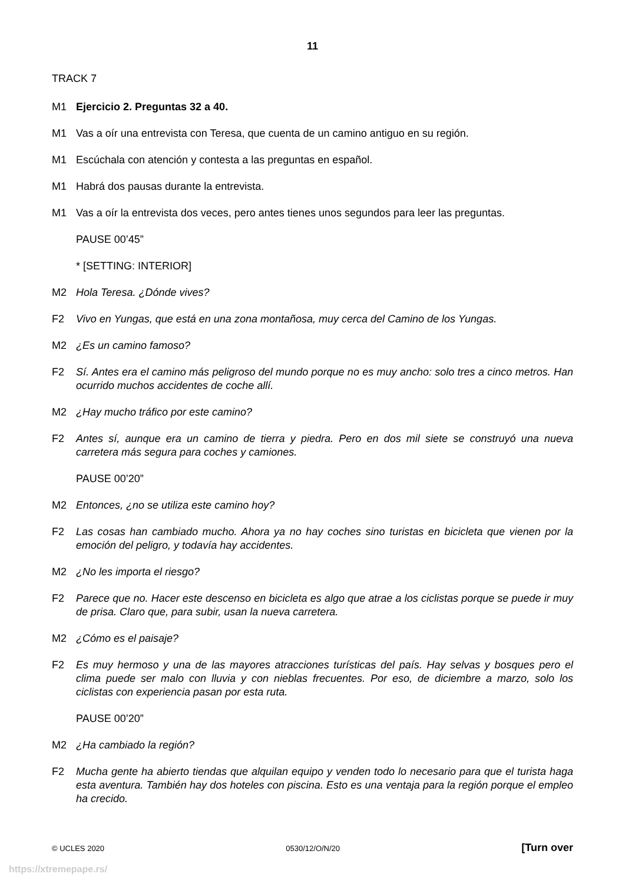11
TRACK 7
M1 Ejercicio 2. Preguntas 32 a 40.
M1 Vas a oír una entrevista con Teresa, que cuenta de un camino antiguo en su región.
M1 Escúchala con atención y contesta a las preguntas en español.
M1 Habrá dos pausas durante la entrevista.
M1 Vas a oír la entrevista dos veces, pero antes tienes unos segundos para leer las preguntas.
PAUSE 00’45”
* [SETTING: INTERIOR]
M2 Hola Teresa. ¿Dónde vives?
F2 Vivo en Yungas, que está en una zona montañosa, muy cerca del Camino de los Yungas.
M2 ¿Es un camino famoso?
F2 Sí. Antes era el camino más peligroso del mundo porque no es muy ancho: solo tres a cinco metros. Han ocurrido muchos accidentes de coche allí.
M2 ¿Hay mucho tráfico por este camino?
F2 Antes sí, aunque era un camino de tierra y piedra. Pero en dos mil siete se construyó una nueva carretera más segura para coches y camiones.
PAUSE 00’20”
M2 Entonces, ¿no se utiliza este camino hoy?
F2 Las cosas han cambiado mucho. Ahora ya no hay coches sino turistas en bicicleta que vienen por la emoción del peligro, y todavía hay accidentes.
M2 ¿No les importa el riesgo?
F2 Parece que no. Hacer este descenso en bicicleta es algo que atrae a los ciclistas porque se puede ir muy de prisa. Claro que, para subir, usan la nueva carretera.
M2 ¿Cómo es el paisaje?
F2 Es muy hermoso y una de las mayores atracciones turísticas del país. Hay selvas y bosques pero el clima puede ser malo con lluvia y con nieblas frecuentes. Por eso, de diciembre a marzo, solo los ciclistas con experiencia pasan por esta ruta.
PAUSE 00’20”
M2 ¿Ha cambiado la región?
F2 Mucha gente ha abierto tiendas que alquilan equipo y venden todo lo necesario para que el turista haga esta aventura. También hay dos hoteles con piscina. Esto es una ventaja para la región porque el empleo ha crecido.
© UCLES 2020 0530/12/O/N/20 [Turn over
https://xtremepape.rs/